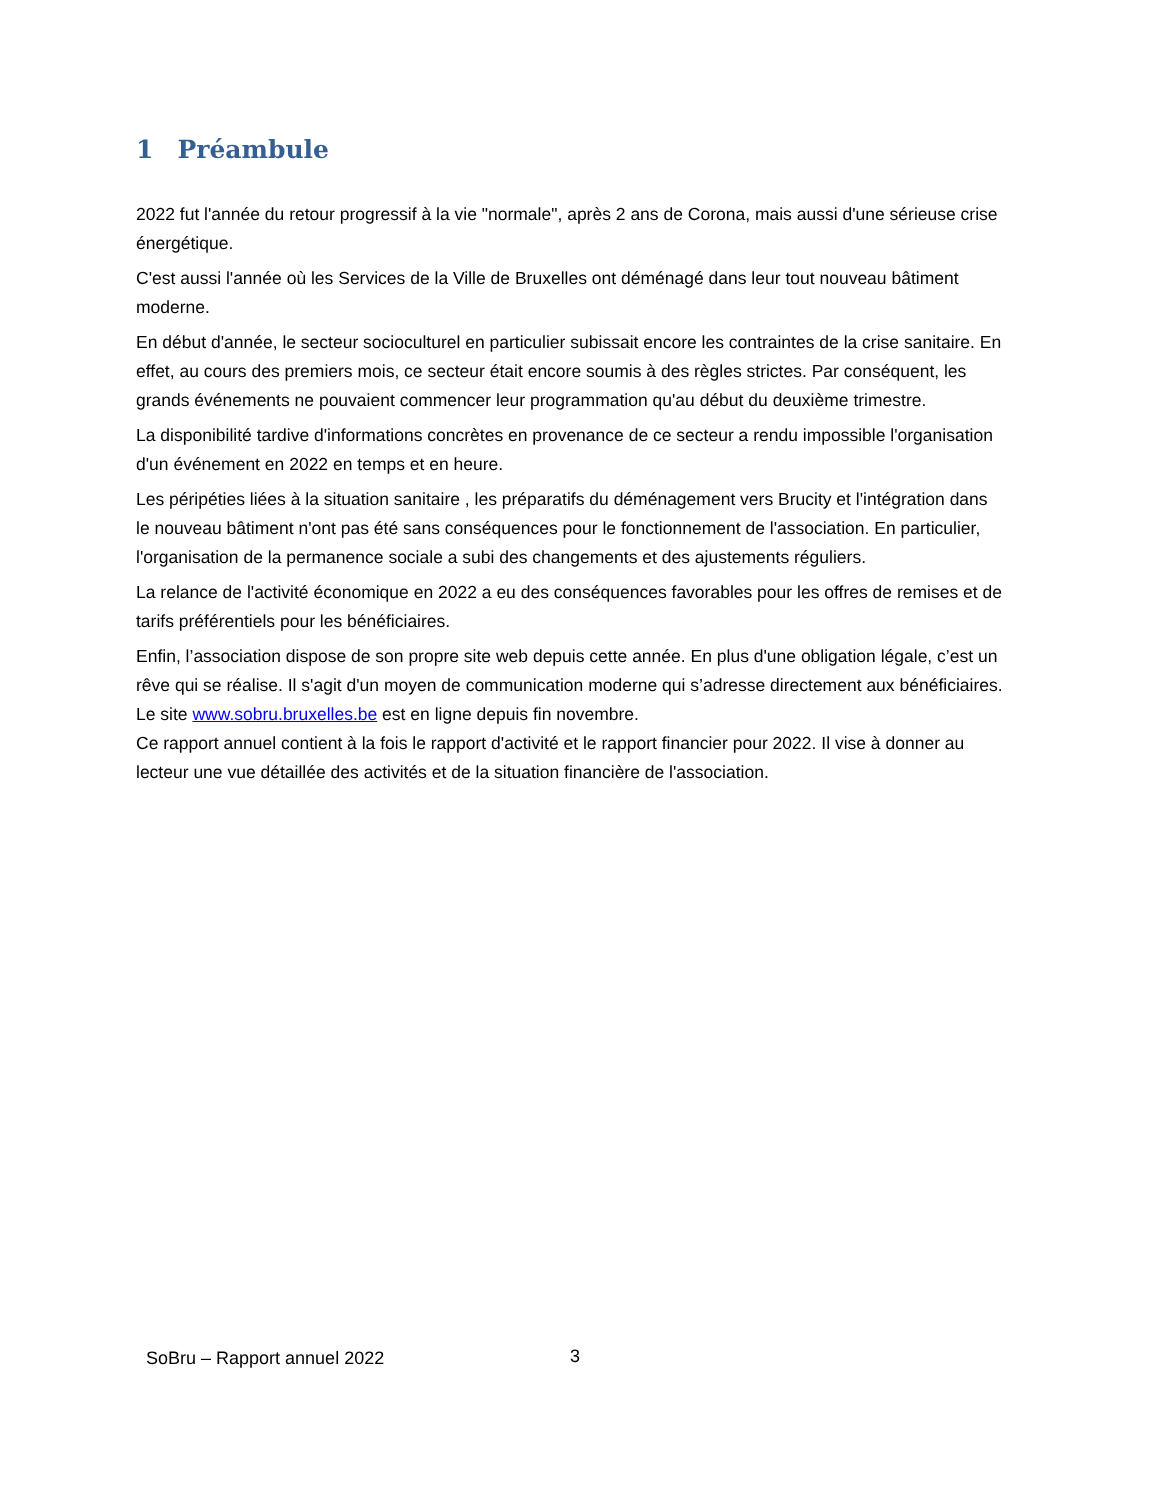1 Préambule
2022 fut l'année du retour progressif à la vie "normale", après 2 ans de Corona, mais aussi d'une sérieuse crise énergétique.
C'est aussi l'année où les Services de la Ville de Bruxelles ont déménagé dans leur tout nouveau bâtiment moderne.
En début d'année, le secteur socioculturel en particulier subissait encore les contraintes de la crise sanitaire. En effet, au cours des premiers mois, ce secteur était encore soumis à des règles strictes. Par conséquent, les grands événements ne pouvaient commencer leur programmation qu'au début du deuxième trimestre.
La disponibilité tardive d'informations concrètes en provenance de ce secteur a rendu impossible l'organisation d'un événement en 2022 en temps et en heure.
Les péripéties liées à la situation sanitaire , les préparatifs du déménagement vers Brucity et l'intégration dans le nouveau bâtiment n'ont pas été sans conséquences pour le fonctionnement de l'association. En particulier, l'organisation de la permanence sociale a subi des changements et des ajustements réguliers.
La relance de l'activité économique en 2022 a eu des conséquences favorables pour les offres de remises et de tarifs préférentiels pour les bénéficiaires.
Enfin, l’association dispose de son propre site web depuis cette année. En plus d'une obligation légale, c’est un rêve qui se réalise. Il s'agit d'un moyen de communication moderne qui s’adresse directement aux bénéficiaires. Le site www.sobru.bruxelles.be est en ligne depuis fin novembre.
Ce rapport annuel contient à la fois le rapport d'activité et le rapport financier pour 2022. Il vise à donner au lecteur une vue détaillée des activités et de la situation financière de l'association.
SoBru – Rapport annuel 2022 3